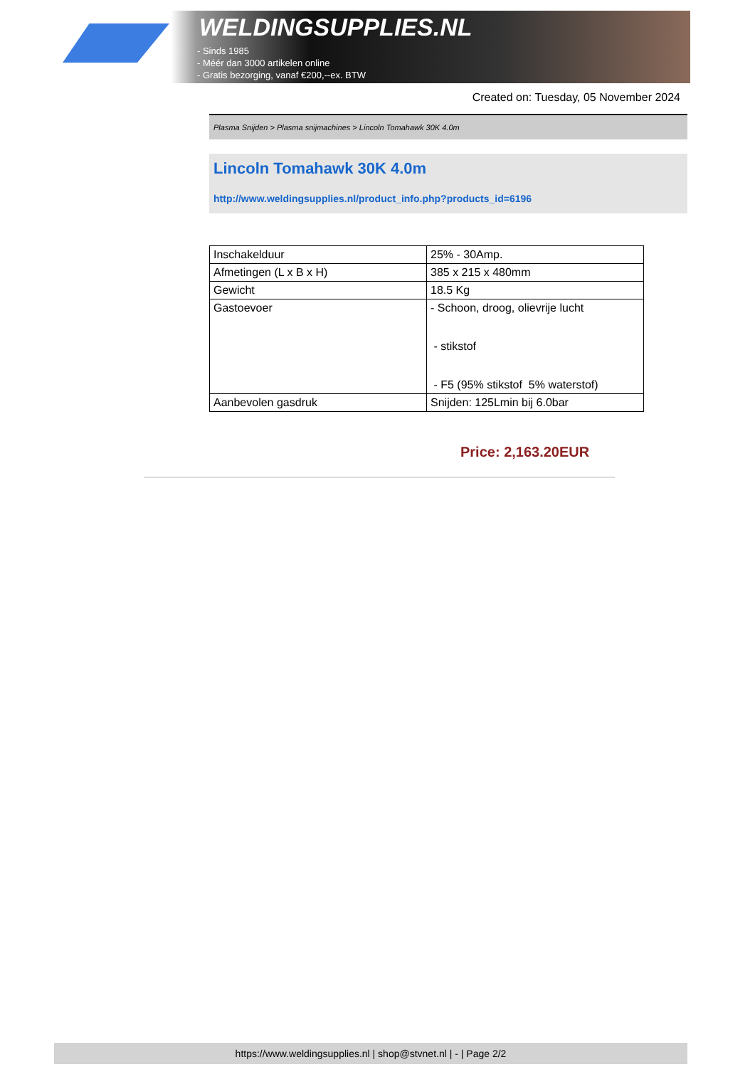WELDINGSUPPLIES.NL
- Sinds 1985
- Méér dan 3000 artikelen online
- Gratis bezorging, vanaf €200,--ex. BTW
Created on: Tuesday, 05 November 2024
Plasma Snijden > Plasma snijmachines > Lincoln Tomahawk 30K 4.0m
Lincoln Tomahawk 30K 4.0m
http://www.weldingsupplies.nl/product_info.php?products_id=6196
| Inschakelduur | 25% - 30Amp. |
| Afmetingen (L x B x H) | 385 x 215 x 480mm |
| Gewicht | 18.5 Kg |
| Gastoevoer | - Schoon, droog, olievrije lucht - stikstof - F5 (95% stikstof 5% waterstof) |
| Aanbevolen gasdruk | Snijden: 125Lmin bij 6.0bar |
Price: 2,163.20EUR
https://www.weldingsupplies.nl | shop@stvnet.nl | - | Page 2/2